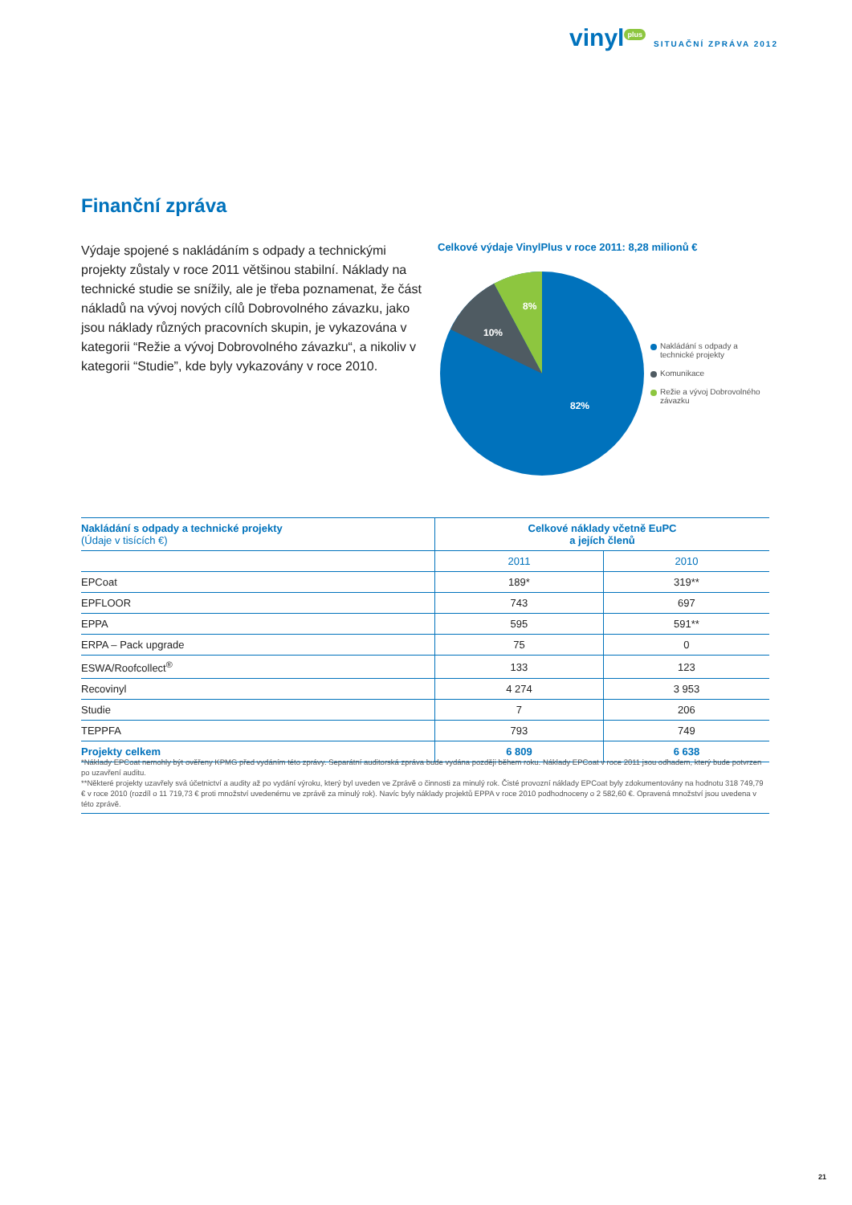vinyl<sup>plus</sup> SITUAČNÍ ZPRÁVA 2012
Finanční zpráva
Výdaje spojené s nakládáním s odpady a technickými projekty zůstaly v roce 2011 většinou stabilní. Náklady na technické studie se snížily, ale je třeba poznamenat, že část nákladů na vývoj nových cílů Dobrovolného závazku, jako jsou náklady různých pracovních skupin, je vykazována v kategorii “Režie a vývoj Dobrovolného závazku“, a nikoliv v kategorii “Studie”, kde byly vykazovány v roce 2010.
Celkové výdaje VinylPlus v roce 2011: 8,28 milionů €
8%
10%
82%
Nakládání s odpady a technické projekty
Komunikace
Režie a vývoj Dobrovolného závazku
| Nakládání s odpady a technické projekty (Údaje v tisících €) | Celkové náklady včetně EuPC a jejích členů | |
| --- | --- | --- |
| | 2011 | 2010 |
| EPCoat | 189* | 319** |
| EPFLOOR | 743 | 697 |
| EPPA | 595 | 591** |
| ERPA – Pack upgrade | 75 | 0 |
| ESWA/Roofcollect<sup>®</sup> | 133 | 123 |
| Recovinyl | 4 274 | 3 953 |
| Studie | 7 | 206 |
| TEPPFA | 793 | 749 |
| Projekty celkem | 6 809 | 6 638 |
*Náklady EPCoat nemohly být ověřeny KPMG před vydáním této zprávy. Separátní auditorská zpráva bude vydána později během roku. Náklady EPCoat v roce 2011 jsou odhadem, který bude potvrzen po uzavření auditu.
**Některé projekty uzavřely svá účetnictví a audity až po vydání výroku, který byl uveden ve Zprávě o činnosti za minulý rok. Čisté provozní náklady EPCoat byly zdokumentovány na hodnotu 318 749,79 € v roce 2010 (rozdíl o 11 719,73 € proti množství uvedenému ve zprávě za minulý rok). Navíc byly náklady projektů EPPA v roce 2010 podhodnoceny o 2 582,60 €. Opravená množství jsou uvedena v této zprávě.
21